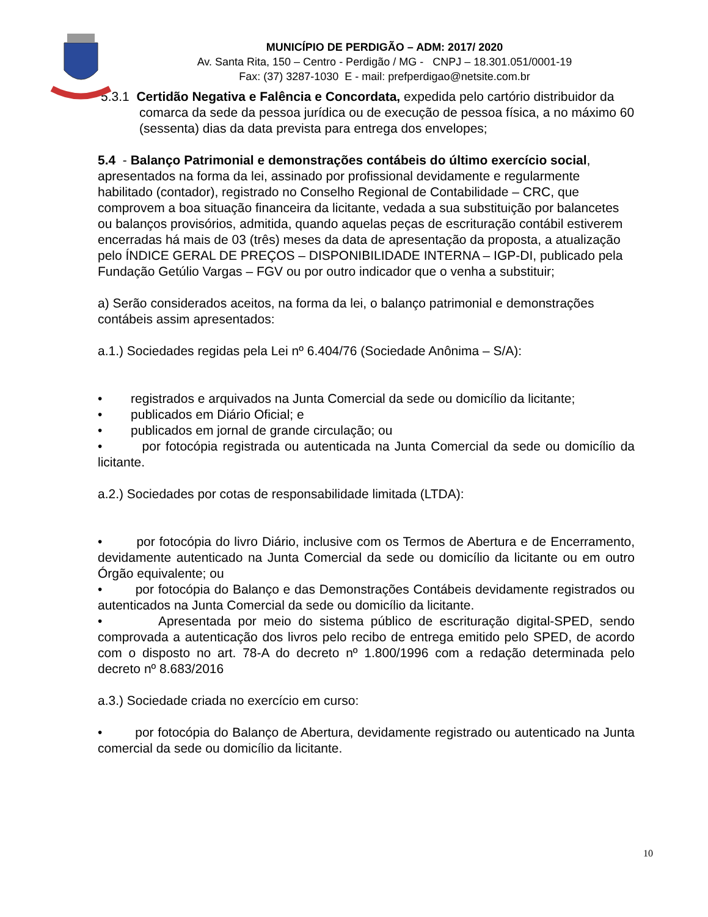MUNICÍPIO DE PERDIGÃO – ADM: 2017/ 2020
Av. Santa Rita, 150 – Centro - Perdigão / MG - CNPJ – 18.301.051/0001-19
Fax: (37) 3287-1030 E - mail: prefperdigao@netsite.com.br
5.3.1 Certidão Negativa e Falência e Concordata, expedida pelo cartório distribuidor da comarca da sede da pessoa jurídica ou de execução de pessoa física, a no máximo 60 (sessenta) dias da data prevista para entrega dos envelopes;
5.4 - Balanço Patrimonial e demonstrações contábeis do último exercício social, apresentados na forma da lei, assinado por profissional devidamente e regularmente habilitado (contador), registrado no Conselho Regional de Contabilidade – CRC, que comprovem a boa situação financeira da licitante, vedada a sua substituição por balancetes ou balanços provisórios, admitida, quando aquelas peças de escrituração contábil estiverem encerradas há mais de 03 (três) meses da data de apresentação da proposta, a atualização pelo ÍNDICE GERAL DE PREÇOS – DISPONIBILIDADE INTERNA – IGP-DI, publicado pela Fundação Getúlio Vargas – FGV ou por outro indicador que o venha a substituir;
a) Serão considerados aceitos, na forma da lei, o balanço patrimonial e demonstrações contábeis assim apresentados:
a.1.) Sociedades regidas pela Lei nº 6.404/76 (Sociedade Anônima – S/A):
• registrados e arquivados na Junta Comercial da sede ou domicílio da licitante;
• publicados em Diário Oficial; e
• publicados em jornal de grande circulação; ou
• por fotocópia registrada ou autenticada na Junta Comercial da sede ou domicílio da licitante.
a.2.) Sociedades por cotas de responsabilidade limitada (LTDA):
• por fotocópia do livro Diário, inclusive com os Termos de Abertura e de Encerramento, devidamente autenticado na Junta Comercial da sede ou domicílio da licitante ou em outro Órgão equivalente; ou
• por fotocópia do Balanço e das Demonstrações Contábeis devidamente registrados ou autenticados na Junta Comercial da sede ou domicílio da licitante.
• Apresentada por meio do sistema público de escrituração digital-SPED, sendo comprovada a autenticação dos livros pelo recibo de entrega emitido pelo SPED, de acordo com o disposto no art. 78-A do decreto nº 1.800/1996 com a redação determinada pelo decreto nº 8.683/2016
a.3.) Sociedade criada no exercício em curso:
• por fotocópia do Balanço de Abertura, devidamente registrado ou autenticado na Junta comercial da sede ou domicílio da licitante.
10